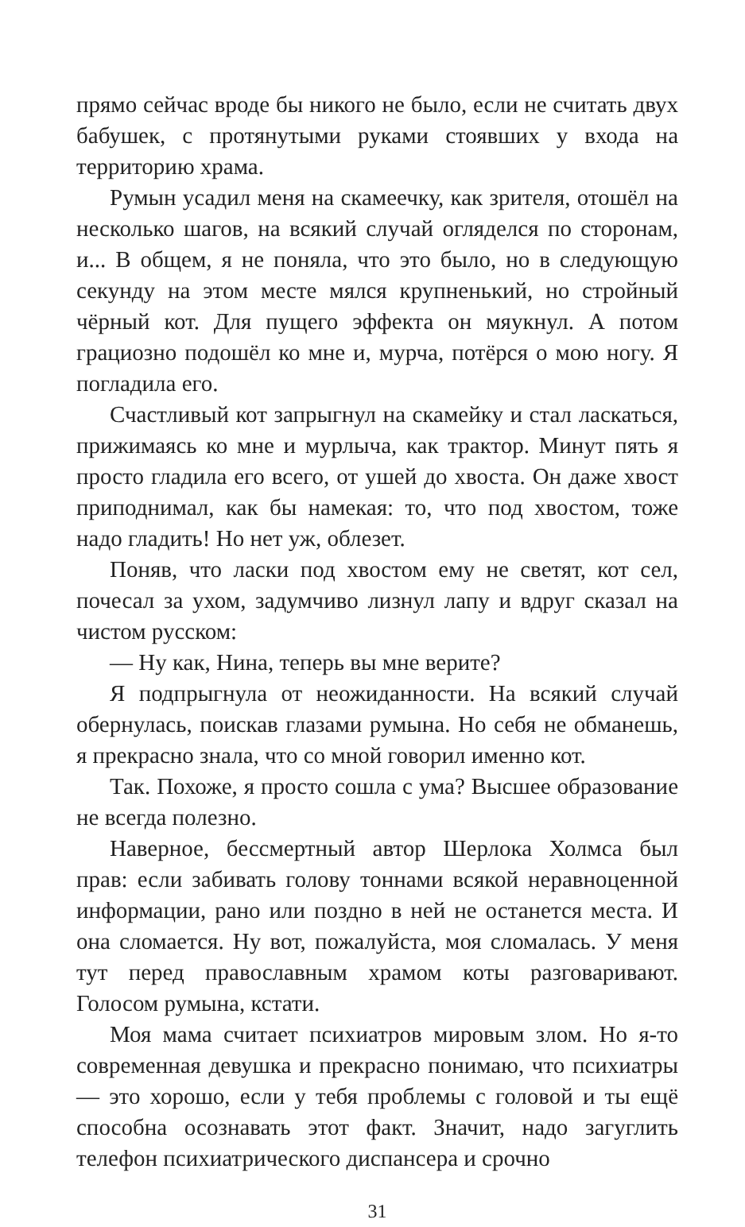прямо сейчас вроде бы никого не было, если не считать двух бабушек, с протянутыми руками стоявших у входа на территорию храма.
Румын усадил меня на скамеечку, как зрителя, отошёл на несколько шагов, на всякий случай огляделся по сторонам, и... В общем, я не поняла, что это было, но в следующую секунду на этом месте мялся крупненький, но стройный чёрный кот. Для пущего эффекта он мяукнул. А потом грациозно подошёл ко мне и, мурча, потёрся о мою ногу. Я погладила его.
Счастливый кот запрыгнул на скамейку и стал ласкаться, прижимаясь ко мне и мурлыча, как трактор. Минут пять я просто гладила его всего, от ушей до хвоста. Он даже хвост приподнимал, как бы намекая: то, что под хвостом, тоже надо гладить! Но нет уж, облезет.
Поняв, что ласки под хвостом ему не светят, кот сел, почесал за ухом, задумчиво лизнул лапу и вдруг сказал на чистом русском:
— Ну как, Нина, теперь вы мне верите?
Я подпрыгнула от неожиданности. На всякий случай обернулась, поискав глазами румына. Но себя не обманешь, я прекрасно знала, что со мной говорил именно кот.
Так. Похоже, я просто сошла с ума? Высшее образование не всегда полезно.
Наверное, бессмертный автор Шерлока Холмса был прав: если забивать голову тоннами всякой неравноценной информации, рано или поздно в ней не останется места. И она сломается. Ну вот, пожалуйста, моя сломалась. У меня тут перед православным храмом коты разговаривают. Голосом румына, кстати.
Моя мама считает психиатров мировым злом. Но я-то современная девушка и прекрасно понимаю, что психиатры — это хорошо, если у тебя проблемы с головой и ты ещё способна осознавать этот факт. Значит, надо загуглить телефон психиатрического диспансера и срочно
31